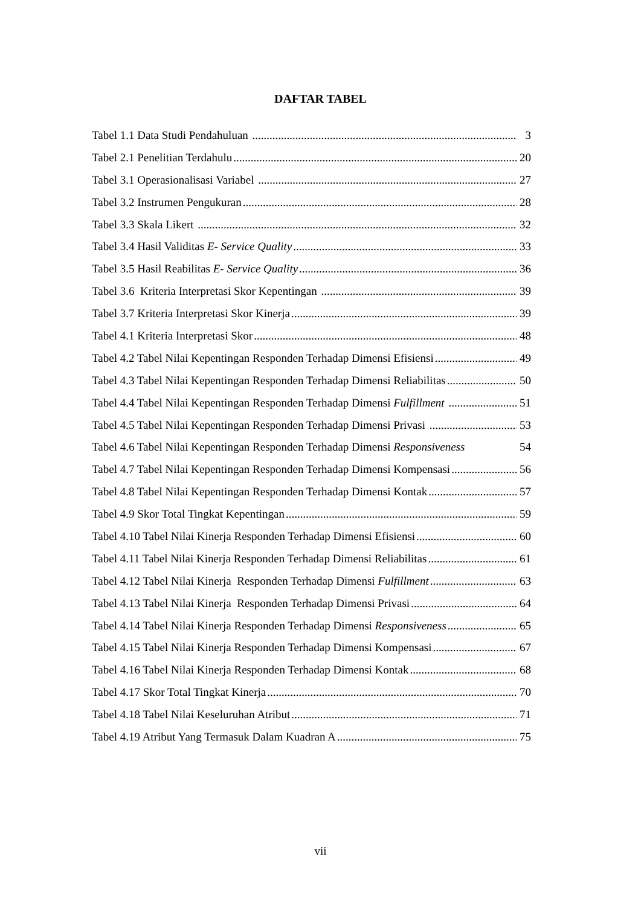DAFTAR TABEL
Tabel 1.1 Data Studi Pendahuluan 3
Tabel 2.1 Penelitian Terdahulu 20
Tabel 3.1 Operasionalisasi Variabel 27
Tabel 3.2 Instrumen Pengukuran 28
Tabel 3.3 Skala Likert 32
Tabel 3.4 Hasil Validitas E- Service Quality 33
Tabel 3.5 Hasil Reabilitas E- Service Quality 36
Tabel 3.6 Kriteria Interpretasi Skor Kepentingan 39
Tabel 3.7 Kriteria Interpretasi Skor Kinerja 39
Tabel 4.1 Kriteria Interpretasi Skor 48
Tabel 4.2 Tabel Nilai Kepentingan Responden Terhadap Dimensi Efisiensi 49
Tabel 4.3 Tabel Nilai Kepentingan Responden Terhadap Dimensi Reliabilitas 50
Tabel 4.4 Tabel Nilai Kepentingan Responden Terhadap Dimensi Fulfillment 51
Tabel 4.5 Tabel Nilai Kepentingan Responden Terhadap Dimensi Privasi 53
Tabel 4.6 Tabel Nilai Kepentingan Responden Terhadap Dimensi Responsiveness 54
Tabel 4.7 Tabel Nilai Kepentingan Responden Terhadap Dimensi Kompensasi 56
Tabel 4.8 Tabel Nilai Kepentingan Responden Terhadap Dimensi Kontak 57
Tabel 4.9 Skor Total Tingkat Kepentingan 59
Tabel 4.10 Tabel Nilai Kinerja Responden Terhadap Dimensi Efisiensi 60
Tabel 4.11 Tabel Nilai Kinerja Responden Terhadap Dimensi Reliabilitas 61
Tabel 4.12 Tabel Nilai Kinerja Responden Terhadap Dimensi Fulfillment 63
Tabel 4.13 Tabel Nilai Kinerja Responden Terhadap Dimensi Privasi 64
Tabel 4.14 Tabel Nilai Kinerja Responden Terhadap Dimensi Responsiveness 65
Tabel 4.15 Tabel Nilai Kinerja Responden Terhadap Dimensi Kompensasi 67
Tabel 4.16 Tabel Nilai Kinerja Responden Terhadap Dimensi Kontak 68
Tabel 4.17 Skor Total Tingkat Kinerja 70
Tabel 4.18 Tabel Nilai Keseluruhan Atribut 71
Tabel 4.19 Atribut Yang Termasuk Dalam Kuadran A 75
vii